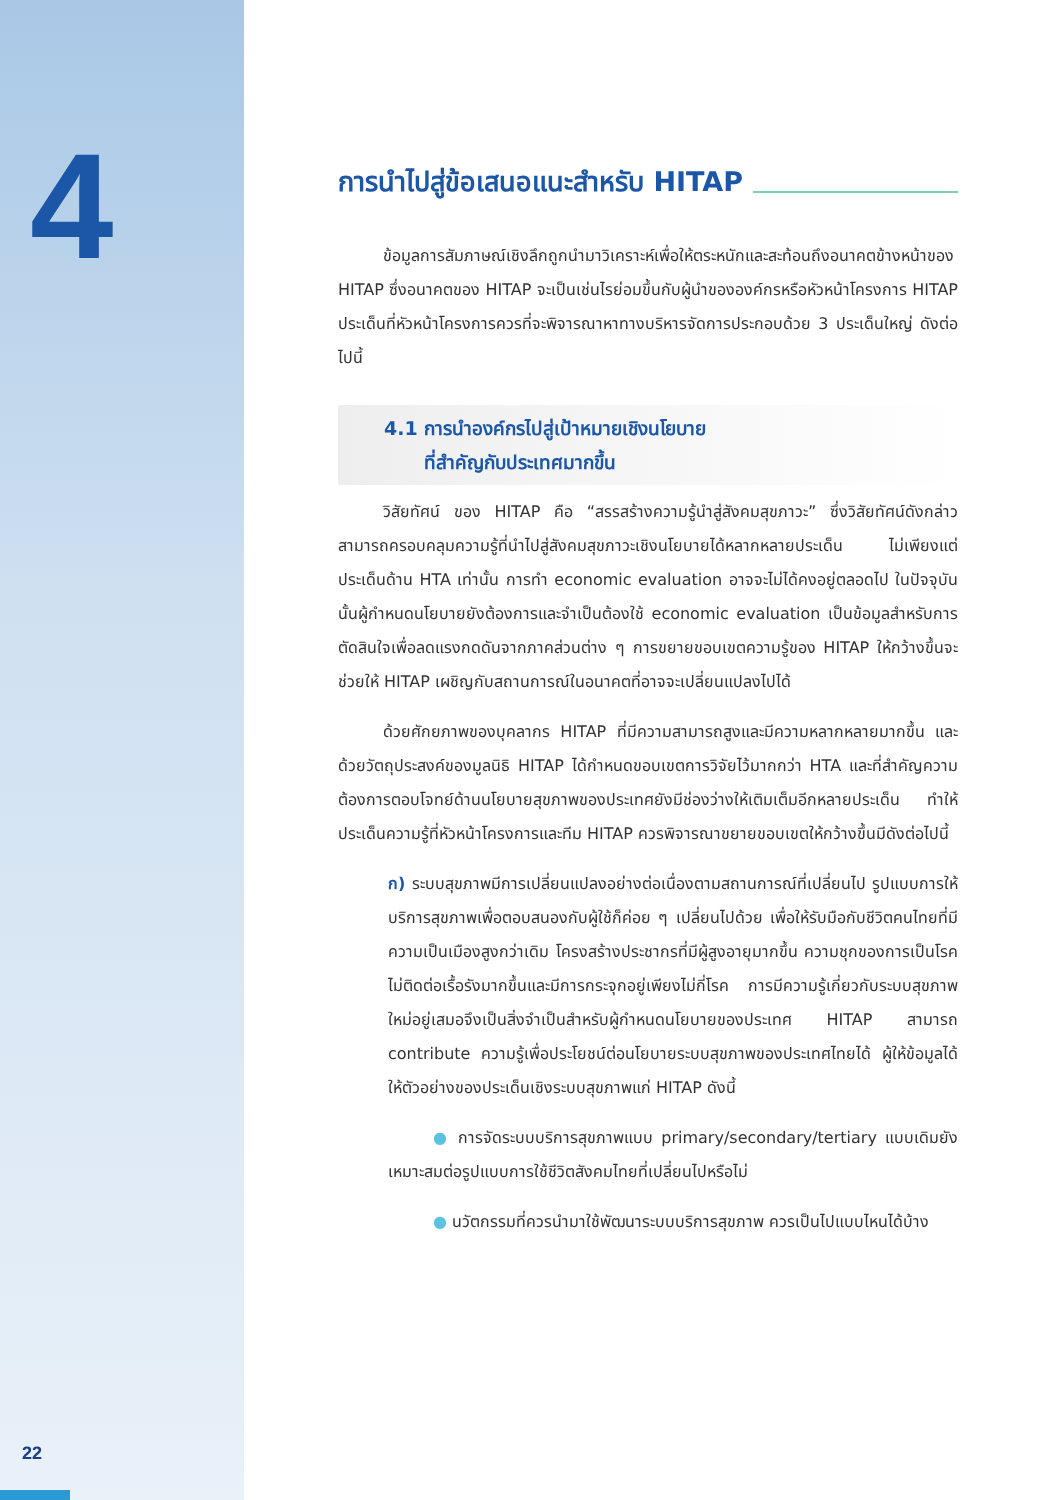4
22
การนำไปสู่ข้อเสนอแนะสำหรับ HITAP
ข้อมูลการสัมภาษณ์เชิงลึกถูกนำมาวิเคราะห์เพื่อให้ตระหนักและสะท้อนถึงอนาคตข้างหน้าของ HITAP ซึ่งอนาคตของ HITAP จะเป็นเช่นไรย่อมขึ้นกับผู้นำขององค์กรหรือหัวหน้าโครงการ HITAP ประเด็นที่หัวหน้าโครงการควรที่จะพิจารณาหาทางบริหารจัดการประกอบด้วย 3 ประเด็นใหญ่ ดังต่อไปนี้
4.1 การนำองค์กรไปสู่เป้าหมายเชิงนโยบาย
ที่สำคัญกับประเทศมากขึ้น
วิสัยทัศน์ ของ HITAP คือ “สรรสร้างความรู้นำสู่สังคมสุขภาวะ” ซึ่งวิสัยทัศน์ดังกล่าวสามารถครอบคลุมความรู้ที่นำไปสู่สังคมสุขภาวะเชิงนโยบายได้หลากหลายประเด็น ไม่เพียงแต่ประเด็นด้าน HTA เท่านั้น การทำ economic evaluation อาจจะไม่ได้คงอยู่ตลอดไป ในปัจจุบันนั้นผู้กำหนดนโยบายยังต้องการและจำเป็นต้องใช้ economic evaluation เป็นข้อมูลสำหรับการตัดสินใจเพื่อลดแรงกดดันจากภาคส่วนต่าง ๆ การขยายขอบเขตความรู้ของ HITAP ให้กว้างขึ้นจะช่วยให้ HITAP เผชิญกับสถานการณ์ในอนาคตที่อาจจะเปลี่ยนแปลงไปได้
ด้วยศักยภาพของบุคลากร HITAP ที่มีความสามารถสูงและมีความหลากหลายมากขึ้น และด้วยวัตถุประสงค์ของมูลนิธิ HITAP ได้กำหนดขอบเขตการวิจัยไว้มากกว่า HTA และที่สำคัญความต้องการตอบโจทย์ด้านนโยบายสุขภาพของประเทศยังมีช่องว่างให้เติมเต็มอีกหลายประเด็น ทำให้ประเด็นความรู้ที่หัวหน้าโครงการและทีม HITAP ควรพิจารณาขยายขอบเขตให้กว้างขึ้นมีดังต่อไปนี้
ก) ระบบสุขภาพมีการเปลี่ยนแปลงอย่างต่อเนื่องตามสถานการณ์ที่เปลี่ยนไป รูปแบบการให้บริการสุขภาพเพื่อตอบสนองกับผู้ใช้ก็ค่อย ๆ เปลี่ยนไปด้วย เพื่อให้รับมือกับชีวิตคนไทยที่มีความเป็นเมืองสูงกว่าเดิม โครงสร้างประชากรที่มีผู้สูงอายุมากขึ้น ความชุกของการเป็นโรคไม่ติดต่อเรื้อรังมากขึ้นและมีการกระจุกอยู่เพียงไม่กี่โรค การมีความรู้เกี่ยวกับระบบสุขภาพใหม่อยู่เสมอจึงเป็นสิ่งจำเป็นสำหรับผู้กำหนดนโยบายของประเทศ HITAP สามารถ contribute ความรู้เพื่อประโยชน์ต่อนโยบายระบบสุขภาพของประเทศไทยได้ ผู้ให้ข้อมูลได้ให้ตัวอย่างของประเด็นเชิงระบบสุขภาพแก่ HITAP ดังนี้
● การจัดระบบบริการสุขภาพแบบ primary/secondary/tertiary แบบเดิมยังเหมาะสมต่อรูปแบบการใช้ชีวิตสังคมไทยที่เปลี่ยนไปหรือไม่
● นวัตกรรมที่ควรนำมาใช้พัฒนาระบบบริการสุขภาพ ควรเป็นไปแบบไหนได้บ้าง